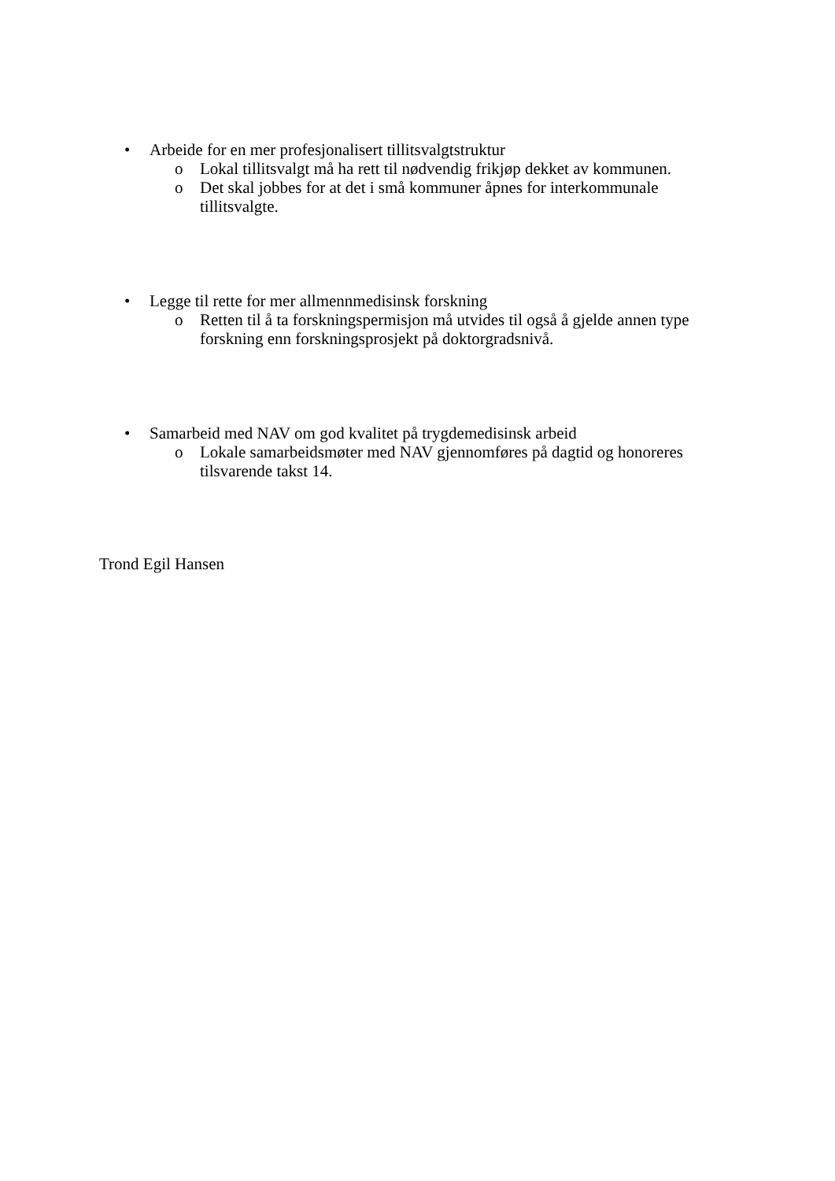• Arbeide for en mer profesjonalisert tillitsvalgtstruktur
o Lokal tillitsvalgt må ha rett til nødvendig frikjøp dekket av kommunen.
o Det skal jobbes for at det i små kommuner åpnes for interkommunale tillitsvalgte.
• Legge til rette for mer allmennmedisinsk forskning
o Retten til å ta forskningspermisjon må utvides til også å gjelde annen type forskning enn forskningsprosjekt på doktorgradsnivå.
• Samarbeid med NAV om god kvalitet på trygdemedisinsk arbeid
o Lokale samarbeidsmøter med NAV gjennomføres på dagtid og honoreres tilsvarende takst 14.
Trond Egil Hansen